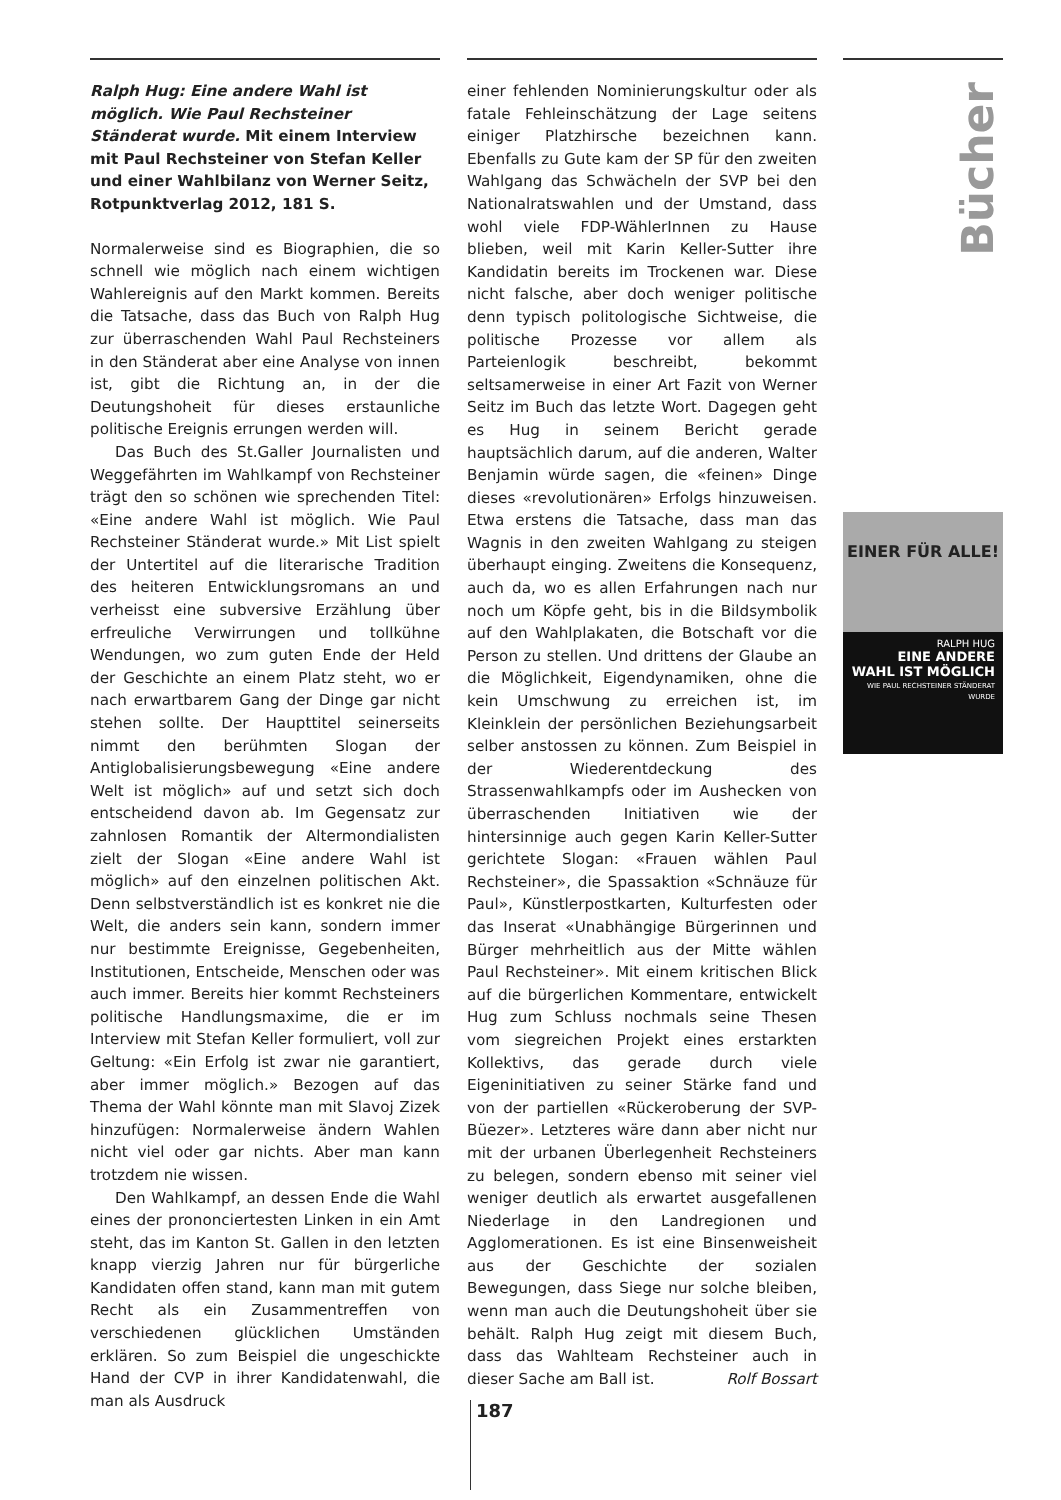Ralph Hug: Eine andere Wahl ist möglich. Wie Paul Rechsteiner Ständerat wurde. Mit einem Interview mit Paul Rechsteiner von Stefan Keller und einer Wahlbilanz von Werner Seitz, Rotpunktverlag 2012, 181 S.
Normalerweise sind es Biographien, die so schnell wie möglich nach einem wichtigen Wahlereignis auf den Markt kommen. Bereits die Tatsache, dass das Buch von Ralph Hug zur überraschenden Wahl Paul Rechsteiners in den Ständerat aber eine Analyse von innen ist, gibt die Richtung an, in der die Deutungshoheit für dieses erstaunliche politische Ereignis errungen werden will.
Das Buch des St.Galler Journalisten und Weggefährten im Wahlkampf von Rechsteiner trägt den so schönen wie sprechenden Titel: «Eine andere Wahl ist möglich. Wie Paul Rechsteiner Ständerat wurde.» Mit List spielt der Untertitel auf die literarische Tradition des heiteren Entwicklungsromans an und verheisst eine subversive Erzählung über erfreuliche Verwirrungen und tollkühne Wendungen, wo zum guten Ende der Held der Geschichte an einem Platz steht, wo er nach erwartbarem Gang der Dinge gar nicht stehen sollte. Der Haupttitel seinerseits nimmt den berühmten Slogan der Antiglobalisierungsbewegung «Eine andere Welt ist möglich» auf und setzt sich doch entscheidend davon ab. Im Gegensatz zur zahnlosen Romantik der Altermondialisten zielt der Slogan «Eine andere Wahl ist möglich» auf den einzelnen politischen Akt. Denn selbstverständlich ist es konkret nie die Welt, die anders sein kann, sondern immer nur bestimmte Ereignisse, Gegebenheiten, Institutionen, Entscheide, Menschen oder was auch immer. Bereits hier kommt Rechsteiners politische Handlungsmaxime, die er im Interview mit Stefan Keller formuliert, voll zur Geltung: «Ein Erfolg ist zwar nie garantiert, aber immer möglich.» Bezogen auf das Thema der Wahl könnte man mit Slavoj Zizek hinzufügen: Normalerweise ändern Wahlen nicht viel oder gar nichts. Aber man kann trotzdem nie wissen.
Den Wahlkampf, an dessen Ende die Wahl eines der prononciertesten Linken in ein Amt steht, das im Kanton St. Gallen in den letzten knapp vierzig Jahren nur für bürgerliche Kandidaten offen stand, kann man mit gutem Recht als ein Zusammentreffen von verschiedenen glücklichen Umständen erklären. So zum Beispiel die ungeschickte Hand der CVP in ihrer Kandidatenwahl, die man als Ausdruck
einer fehlenden Nominierungskultur oder als fatale Fehleinschätzung der Lage seitens einiger Platzhirsche bezeichnen kann. Ebenfalls zu Gute kam der SP für den zweiten Wahlgang das Schwächeln der SVP bei den Nationalratswahlen und der Umstand, dass wohl viele FDP-WählerInnen zu Hause blieben, weil mit Karin Keller-Sutter ihre Kandidatin bereits im Trockenen war. Diese nicht falsche, aber doch weniger politische denn typisch politologische Sichtweise, die politische Prozesse vor allem als Parteienlogik beschreibt, bekommt seltsamerweise in einer Art Fazit von Werner Seitz im Buch das letzte Wort. Dagegen geht es Hug in seinem Bericht gerade hauptsächlich darum, auf die anderen, Walter Benjamin würde sagen, die «feinen» Dinge dieses «revolutionären» Erfolgs hinzuweisen. Etwa erstens die Tatsache, dass man das Wagnis in den zweiten Wahlgang zu steigen überhaupt einging. Zweitens die Konsequenz, auch da, wo es allen Erfahrungen nach nur noch um Köpfe geht, bis in die Bildsymbolik auf den Wahlplakaten, die Botschaft vor die Person zu stellen. Und drittens der Glaube an die Möglichkeit, Eigendynamiken, ohne die kein Umschwung zu erreichen ist, im Kleinklein der persönlichen Beziehungsarbeit selber anstossen zu können. Zum Beispiel in der Wiederentdeckung des Strassenwahlkampfs oder im Aushecken von überraschenden Initiativen wie der hintersinnige auch gegen Karin Keller-Sutter gerichtete Slogan: «Frauen wählen Paul Rechsteiner», die Spassaktion «Schnäuze für Paul», Künstlerpostkarten, Kulturfesten oder das Inserat «Unabhängige Bürgerinnen und Bürger mehrheitlich aus der Mitte wählen Paul Rechsteiner». Mit einem kritischen Blick auf die bürgerlichen Kommentare, entwickelt Hug zum Schluss nochmals seine Thesen vom siegreichen Projekt eines erstarkten Kollektivs, das gerade durch viele Eigeninitiativen zu seiner Stärke fand und von der partiellen «Rückeroberung der SVP-Büezer». Letzteres wäre dann aber nicht nur mit der urbanen Überlegenheit Rechsteiners zu belegen, sondern ebenso mit seiner viel weniger deutlich als erwartet ausgefallenen Niederlage in den Landregionen und Agglomerationen. Es ist eine Binsenweisheit aus der Geschichte der sozialen Bewegungen, dass Siege nur solche bleiben, wenn man auch die Deutungshoheit über sie behält. Ralph Hug zeigt mit diesem Buch, dass das Wahlteam Rechsteiner auch in dieser Sache am Ball ist. Rolf Bossart
Bücher
EINER FÜR ALLE!
RALPH HUG
EINE ANDERE WAHL IST MÖGLICH
WIE PAUL RECHSTEINER STÄNDERAT WURDE
187